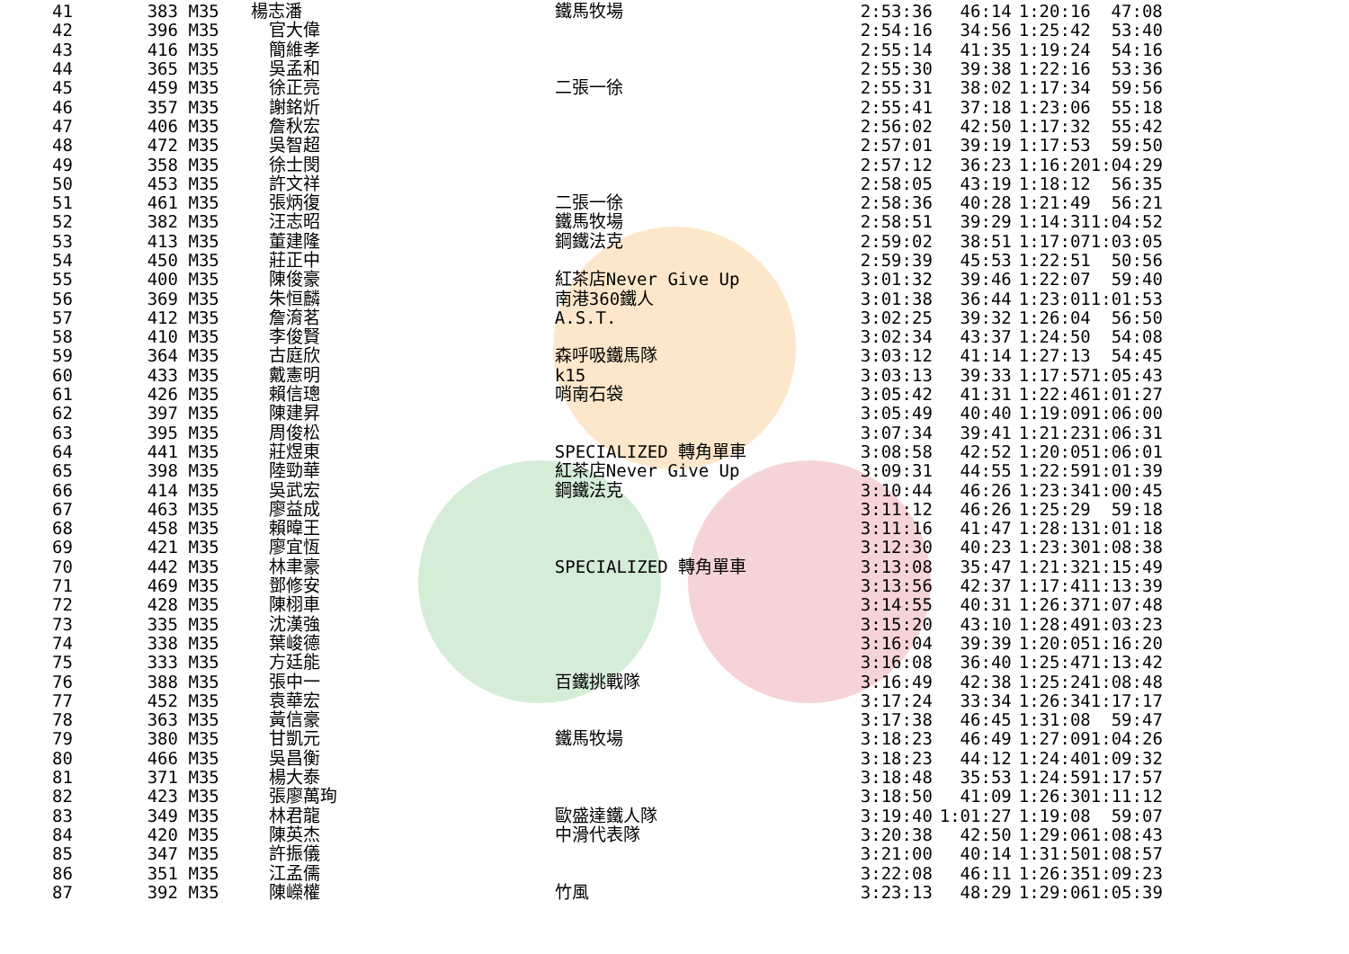| 41 | 383 | M35 | 楊志潘 | 鐵馬牧場 | 2:53:36 | 46:14 | 1:20:16 | 47:08 |
| 42 | 396 | M35 | | 官大偉 | | 2:54:16 | 34:56 | 1:25:42 | 53:40 |
| 43 | 416 | M35 | | 簡維孝 | | 2:55:14 | 41:35 | 1:19:24 | 54:16 |
| 44 | 365 | M35 | | 吳孟和 | | 2:55:30 | 39:38 | 1:22:16 | 53:36 |
| 45 | 459 | M35 | | 徐正亮 | 二張一徐 | 2:55:31 | 38:02 | 1:17:34 | 59:56 |
| 46 | 357 | M35 | | 謝銘炘 | | 2:55:41 | 37:18 | 1:23:06 | 55:18 |
| 47 | 406 | M35 | | 詹秋宏 | | 2:56:02 | 42:50 | 1:17:32 | 55:42 |
| 48 | 472 | M35 | | 吳智超 | | 2:57:01 | 39:19 | 1:17:53 | 59:50 |
| 49 | 358 | M35 | | 徐士閔 | | 2:57:12 | 36:23 | 1:16:20 | 1:04:29 |
| 50 | 453 | M35 | | 許文祥 | | 2:58:05 | 43:19 | 1:18:12 | 56:35 |
| 51 | 461 | M35 | | 張炳復 | 二張一徐 | 2:58:36 | 40:28 | 1:21:49 | 56:21 |
| 52 | 382 | M35 | | 汪志昭 | 鐵馬牧場 | 2:58:51 | 39:29 | 1:14:31 | 1:04:52 |
| 53 | 413 | M35 | | 董建隆 | 鋼鐵法克 | 2:59:02 | 38:51 | 1:17:07 | 1:03:05 |
| 54 | 450 | M35 | | 莊正中 | | 2:59:39 | 45:53 | 1:22:51 | 50:56 |
| 55 | 400 | M35 | | 陳俊豪 | 紅茶店Never Give Up | 3:01:32 | 39:46 | 1:22:07 | 59:40 |
| 56 | 369 | M35 | | 朱恒麟 | 南港360鐵人 | 3:01:38 | 36:44 | 1:23:01 | 1:01:53 |
| 57 | 412 | M35 | | 詹淯茗 | A.S.T. | 3:02:25 | 39:32 | 1:26:04 | 56:50 |
| 58 | 410 | M35 | | 李俊賢 | | 3:02:34 | 43:37 | 1:24:50 | 54:08 |
| 59 | 364 | M35 | | 古庭欣 | 森呼吸鐵馬隊 | 3:03:12 | 41:14 | 1:27:13 | 54:45 |
| 60 | 433 | M35 | | 戴憲明 | k15 | 3:03:13 | 39:33 | 1:17:57 | 1:05:43 |
| 61 | 426 | M35 | | 賴信璁 | 哨南石袋 | 3:05:42 | 41:31 | 1:22:46 | 1:01:27 |
| 62 | 397 | M35 | | 陳建昇 | | 3:05:49 | 40:40 | 1:19:09 | 1:06:00 |
| 63 | 395 | M35 | | 周俊松 | | 3:07:34 | 39:41 | 1:21:23 | 1:06:31 |
| 64 | 441 | M35 | | 莊煜東 | SPECIALIZED 轉角單車 | 3:08:58 | 42:52 | 1:20:05 | 1:06:01 |
| 65 | 398 | M35 | | 陸勁華 | 紅茶店Never Give Up | 3:09:31 | 44:55 | 1:22:59 | 1:01:39 |
| 66 | 414 | M35 | | 吳武宏 | 鋼鐵法克 | 3:10:44 | 46:26 | 1:23:34 | 1:00:45 |
| 67 | 463 | M35 | | 廖益成 | | 3:11:12 | 46:26 | 1:25:29 | 59:18 |
| 68 | 458 | M35 | | 賴暐王 | | 3:11:16 | 41:47 | 1:28:13 | 1:01:18 |
| 69 | 421 | M35 | | 廖宜恆 | | 3:12:30 | 40:23 | 1:23:30 | 1:08:38 |
| 70 | 442 | M35 | | 林聿豪 | SPECIALIZED 轉角單車 | 3:13:08 | 35:47 | 1:21:32 | 1:15:49 |
| 71 | 469 | M35 | | 鄧修安 | | 3:13:56 | 42:37 | 1:17:41 | 1:13:39 |
| 72 | 428 | M35 | | 陳栩車 | | 3:14:55 | 40:31 | 1:26:37 | 1:07:48 |
| 73 | 335 | M35 | | 沈漢強 | | 3:15:20 | 43:10 | 1:28:49 | 1:03:23 |
| 74 | 338 | M35 | | 葉峻德 | | 3:16:04 | 39:39 | 1:20:05 | 1:16:20 |
| 75 | 333 | M35 | | 方廷能 | | 3:16:08 | 36:40 | 1:25:47 | 1:13:42 |
| 76 | 388 | M35 | | 張中一 | 百鐵挑戰隊 | 3:16:49 | 42:38 | 1:25:24 | 1:08:48 |
| 77 | 452 | M35 | | 袁華宏 | | 3:17:24 | 33:34 | 1:26:34 | 1:17:17 |
| 78 | 363 | M35 | | 黃信豪 | | 3:17:38 | 46:45 | 1:31:08 | 59:47 |
| 79 | 380 | M35 | | 甘凱元 | 鐵馬牧場 | 3:18:23 | 46:49 | 1:27:09 | 1:04:26 |
| 80 | 466 | M35 | | 吳昌衡 | | 3:18:23 | 44:12 | 1:24:40 | 1:09:32 |
| 81 | 371 | M35 | | 楊大泰 | | 3:18:48 | 35:53 | 1:24:59 | 1:17:57 |
| 82 | 423 | M35 | | 張廖萬珣 | | 3:18:50 | 41:09 | 1:26:30 | 1:11:12 |
| 83 | 349 | M35 | | 林君龍 | 歐盛達鐵人隊 | 3:19:40 | 1:01:27 | 1:19:08 | 59:07 |
| 84 | 420 | M35 | | 陳英杰 | 中滑代表隊 | 3:20:38 | 42:50 | 1:29:06 | 1:08:43 |
| 85 | 347 | M35 | | 許振儀 | | 3:21:00 | 40:14 | 1:31:50 | 1:08:57 |
| 86 | 351 | M35 | | 江孟儒 | | 3:22:08 | 46:11 | 1:26:35 | 1:09:23 |
| 87 | 392 | M35 | | 陳嶸權 | 竹風 | 3:23:13 | 48:29 | 1:29:06 | 1:05:39 |